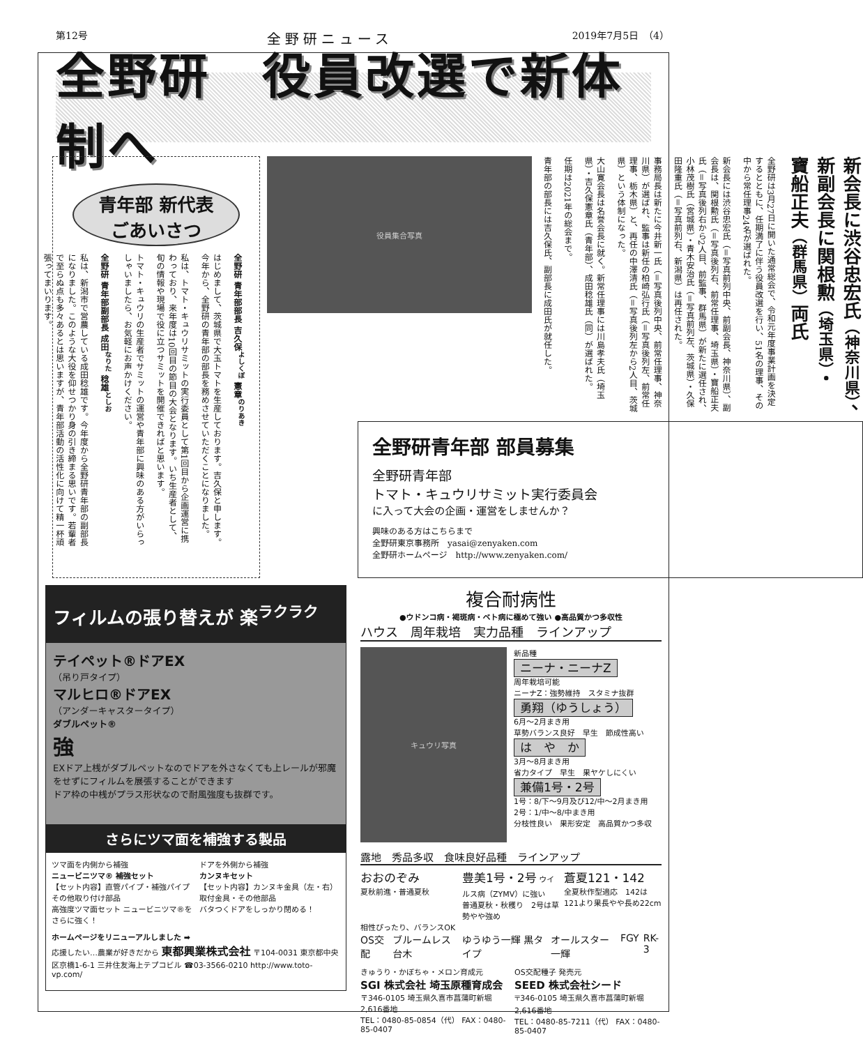第12号 全野研ニュース 2019年7月5日　（4）
全野研　役員改選で新体制へ
青年部 新代表
ごあいさつ
全野研 青年部部長 吉久保<sup>よしくぼ</sup> 憲章<sup>のりあき</sup>
はじめまして、茨城県で大玉トマトを生産しております。吉久保と申します。今年から、全野研の青年部の部長を務めさせていただくことになりました。
私は、トマト・キュウリサミットの実行委員として第1回目から企画運営に携わっており、来年度は10回目の節目の大会となります。いち生産者として、旬の情報や現場で役に立つサミットを開催できればと思います。
トマト・キュウリの生産者でサミットの運営や青年部に興味のある方がいらっしゃいましたら、お気軽にお声かけください。
全野研 青年部副部長 成田<sup>なりた</sup> 稔雄<sup>としお</sup>
私は、新潟市で営農している成田稔雄です。今年度から全野研青年部の副部長になりました。このような大役を仰せつかり身の引き締まる思いです。若輩者で至らぬ点も多々あるとは思いますが、青年部活動の活性化に向けて精一杯頑張ってまいります。
役員集合写真
新会長に渋谷忠宏氏（神奈川県）、
新副会長に関根勲（埼玉県）・
寶船正夫（群馬県）両氏
全野研は3月27日に開いた通常総会で、令和元年度事業計画を決定するとともに、任期満了に伴う役員改選を行い、51名の理事、その中から常任理事24名が選ばれた。
新会長には渋谷忠宏氏（＝写真前列中央、前副会長、神奈川県）、副会長は、関根勲氏（＝写真後列右、前常任理事、埼玉県）・寶船正夫氏（＝写真後列右から2人目、前監事、群馬県）が新たに選任され、小林茂樹氏（宮城県）・青木安治氏（＝写真前列左、茨城県）・久保田隆重氏（＝写真前列右、新潟県）は再任された。
事務局長は新たに今井新一氏（＝写真後列中央、前常任理事、神奈川県）が選ばれ、監事は新任の柏崎弘行氏（＝写真後列左、前常任理事、栃木県）と、再任の中澤清氏（＝写真後列左から2人目、茨城県）という体制になった。
大山寛会長は名誉会長に就く。新常任理事には川島孝夫氏（埼玉県）・吉久保憲章氏（青年部）、成田稔雄氏（同）が選ばれた。
任期は2021年の総会まで。
青年部の部長には吉久保氏、副部長に成田氏が就任した。
全野研青年部 部員募集
全野研青年部
トマト・キュウリサミット実行委員会
に入って大会の企画・運営をしませんか？
興味のある方はこちらまで
全野研東京事務所　yasai@zenyaken.com
全野研ホームページ　http://www.zenyaken.com/
フィルムの張り替えが 楽<sup>ラクラク</sup>
テイペット®ドアEX
（吊り戸タイプ）
マルヒロ®ドアEX
（アンダーキャスタータイプ）
ダブルペット®
強
EXドア上桟がダブルペットなのでドアを外さなくても上レールが邪魔をせずにフィルムを展張することができます
ドア枠の中桟がプラス形状なので耐風強度も抜群です。
さらにツマ面を補強する製品
ツマ面を内側から補強
ニュービニツマ® 補強セット
【セット内容】直管パイプ・補強パイプ その他取り付け部品
高強度ツマ面セット ニュービニツマ®をさらに強く！
ドアを外側から補強
カンヌキセット
【セット内容】カンヌキ金具（左・右）取付金具・その他部品
バタつくドアをしっかり閉める！
ホームページをリニューアルしました ➡
応援したい…農業が好きだから 東都興業株式会社 〒104-0031 東京都中央区京橋1-6-1 三井住友海上テプコビル ☎03-3566-0210 http://www.toto-vp.com/
複合耐病性
●ウドンコ病・褐斑病・ベト病に極めて強い ●高品質かつ多収性
ハウス　周年栽培　実力品種　ラインアップ
キュウリ写真
新品種
ニーナ・ニーナZ
周年栽培可能
ニーナZ：強勢維持　スタミナ抜群
勇翔（ゆうしょう）
6月～2月まき用
草勢バランス良好　早生　節成性高い
は　や　か
3月～8月まき用
省力タイプ　早生　果ヤケしにくい
兼備1号・2号
1号：8/下～9月及び12/中～2月まき用
2号：1/中～8/中まき用
分枝性良い　果形安定　高品質かつ多収
露地　秀品多収　食味良好品種　ラインアップ
おおのぞみ
夏秋前進・普通夏秋
豊美1号・2号 ウイルス病（ZYMV）に強い
普通夏秋・秋穫り　2号は草勢やや強め
蒼夏121・142
全夏秋作型適応　142は121より果長やや長め22cm
相性ぴったり、バランスOK
OS交配 ブルームレス台木 ゆうゆう一輝 黒タイプ オールスター一輝 FGY RK-3
きゅうり・かぼちゃ・メロン育成元
SGI 株式会社 埼玉原種育成会
〒346-0105 埼玉県久喜市菖蒲町新堀2,616番地
TEL：0480-85-0854（代） FAX：0480-85-0407
OS交配種子 発売元
SEED 株式会社シード
〒346-0105 埼玉県久喜市菖蒲町新堀2,616番地
TEL：0480-85-7211（代） FAX：0480-85-0407